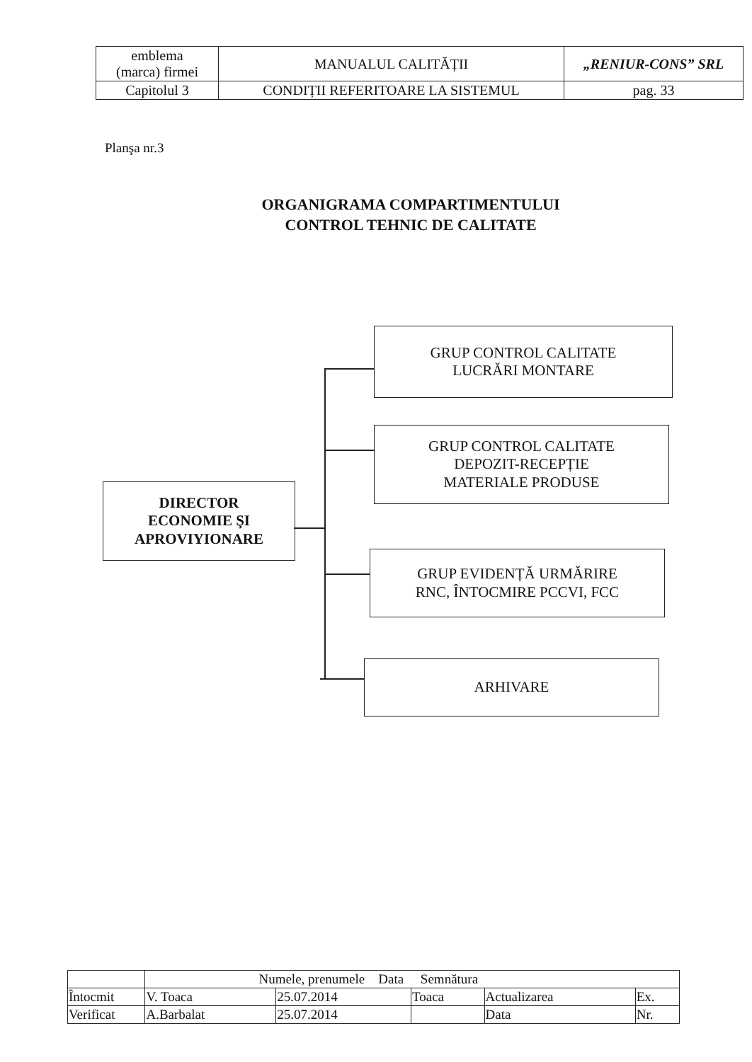| emblema (marca) firmei | MANUALUL CALITĂȚII | „RENIUR-CONS” SRL |
| Capitolul 3 | CONDIȚII REFERITOARE LA SISTEMUL | pag. 33 |
Planşa nr.3
ORGANIGRAMA COMPARTIMENTULUI
CONTROL TEHNIC DE CALITATE
DIRECTOR
ECONOMIE ŞI
APROVIYIONARE
GRUP CONTROL CALITATE
LUCRĂRI MONTARE
GRUP CONTROL CALITATE
DEPOZIT-RECEPȚIE
MATERIALE PRODUSE
GRUP EVIDENȚĂ URMĂRIRE
RNC, ÎNTOCMIRE PCCVI, FCC
ARHIVARE
| | Numele, prenumele Data Semnătura | | | | |
| Întocmit | V. Toaca | 25.07.2014 | Toaca | Actualizarea | Ex. |
| Verificat | A.Barbalat | 25.07.2014 | | Data | Nr. |